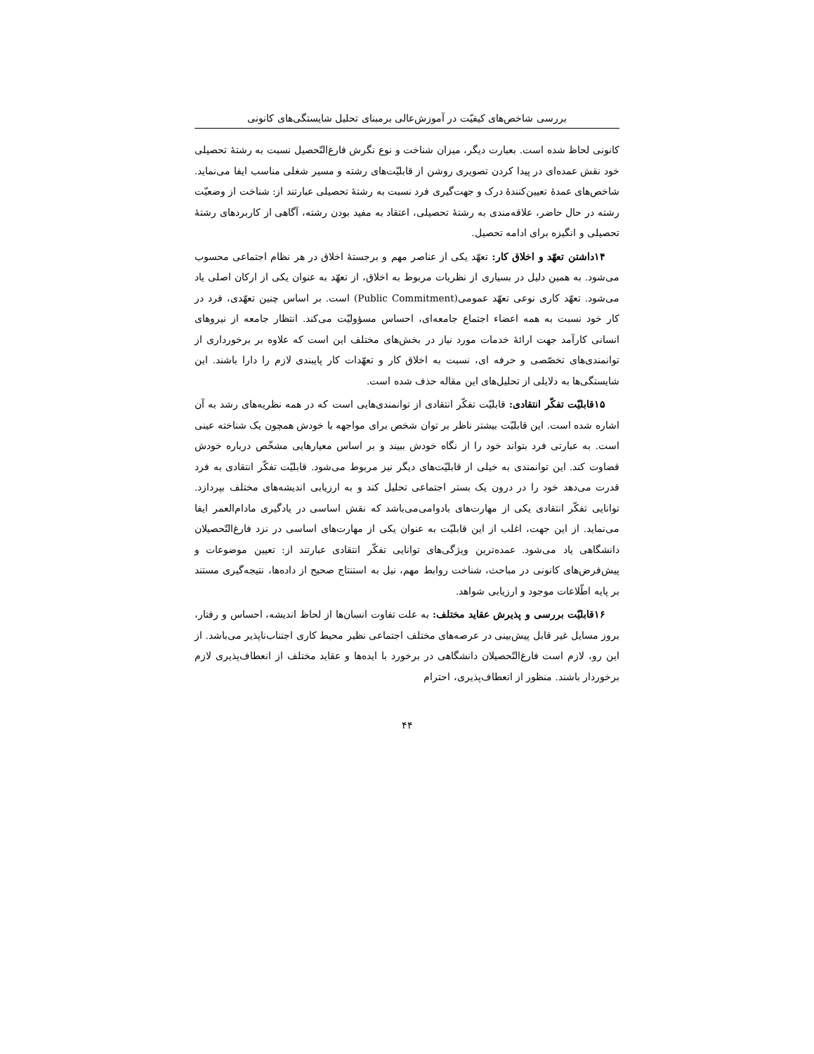بررسی شاخص‌های کیفیّت در آموزش‌عالی برمبنای تحلیل شایستگی‌های کانونی
کانونی لحاظ شده است. بعبارت دیگر، میزان شناخت و نوع نگرش فارغ‌التّحصیل نسبت به رشتۀ تحصیلی خود نقش عمده‌ای در پیدا کردن تصویری روشن از قابلیّت‌های رشته و مسیر شغلی مناسب ایفا می‌نماید. شاخص‌های عمدۀ تعیین‌کنندۀ درک و جهت‌گیری فرد نسبت به رشتۀ تحصیلی عبارتند از: شناخت از وضعیّت رشته در حال حاضر، علاقه‌مندی به رشتۀ تحصیلی، اعتقاد به مفید بودن رشته، آگاهی از کاربردهای رشتۀ تحصیلی و انگیزه برای ادامه تحصیل.
۱۴داشتن تعهّد و اخلاق کار: تعهّد یکی از عناصر مهم و برجستۀ اخلاق در هر نظام اجتماعی محسوب می‌شود. به همین دلیل در بسیاری از نظریات مربوط به اخلاق، از تعهّد به عنوان یکی از ارکان اصلی یاد می‌شود. تعهّد کاری نوعی تعهّد عمومی(Public Commitment) است. بر اساس چنین تعهّدی، فرد در کار خود نسبت به همه اعضاء اجتماع جامعه‌ای، احساس مسؤولیّت می‌کند. انتظار جامعه از نیروهای انسانی کارآمد جهت ارائۀ خدمات مورد نیاز در بخش‌های مختلف این است که علاوه بر برخورداری از توانمندی‌های تخصّصی و حرفه ای، نسبت به اخلاق کار و تعهّدات کار پایبندی لازم را دارا باشند. این شایستگی‌ها به دلایلی از تحلیل‌های این مقاله حذف شده است.
۱۵قابلیّت تفکّر انتقادی: قابلیّت تفکّر انتقادی از توانمندی‌هایی است که در همه نظریه‌های رشد به آن اشاره شده است. این قابلیّت بیشتر ناظر بر توان شخص برای مواجهه با خودش همچون یک شناخته عینی است. به عبارتی فرد بتواند خود را از نگاه خودش ببیند و بر اساس معیارهایی مشخّص درباره خودش قضاوت کند. این توانمندی به خیلی از قابلیّت‌های دیگر نیز مربوط می‌شود. قابلیّت تفکّر انتقادی به فرد قدرت می‌دهد خود را در درون یک بستر اجتماعی تحلیل کند و به ارزیابی اندیشه‌های مختلف بپردازد. توانایی تفکّر انتقادی یکی از مهارت‌های بادوامی‌می‌باشد که نقش اساسی در یادگیری مادام‌العمر ایفا می‌نماید. از این جهت، اغلب از این قابلیّت به عنوان یکی از مهارت‌های اساسی در نزد فارغ‌التّحصیلان دانشگاهی یاد می‌شود. عمده‌ترین ویژگی‌های توانایی تفکّر انتقادی عبارتند از: تعیین موضوعات و پیش‌فرض‌های کانونی در مباحث، شناخت روابط مهم، نیل به استنتاج صحیح از داده‌ها، نتیجه‌گیری مستند بر پایه اطّلاعات موجود و ارزیابی شواهد.
۱۶قابلیّت بررسی و پذیرش عقاید مختلف: به علت تفاوت انسان‌ها از لحاظ اندیشه، احساس و رفتار، بروز مسایل غیر قابل پیش‌بینی در عرصه‌های مختلف اجتماعی نظیر محیط کاری اجتناب‌ناپذیر می‌باشد. از این رو، لازم است فارغ‌التّحصیلان دانشگاهی در برخورد با ایده‌ها و عقاید مختلف از انعطاف‌پذیری لازم برخوردار باشند. منظور از انعطاف‌پذیری، احترام
۴۴